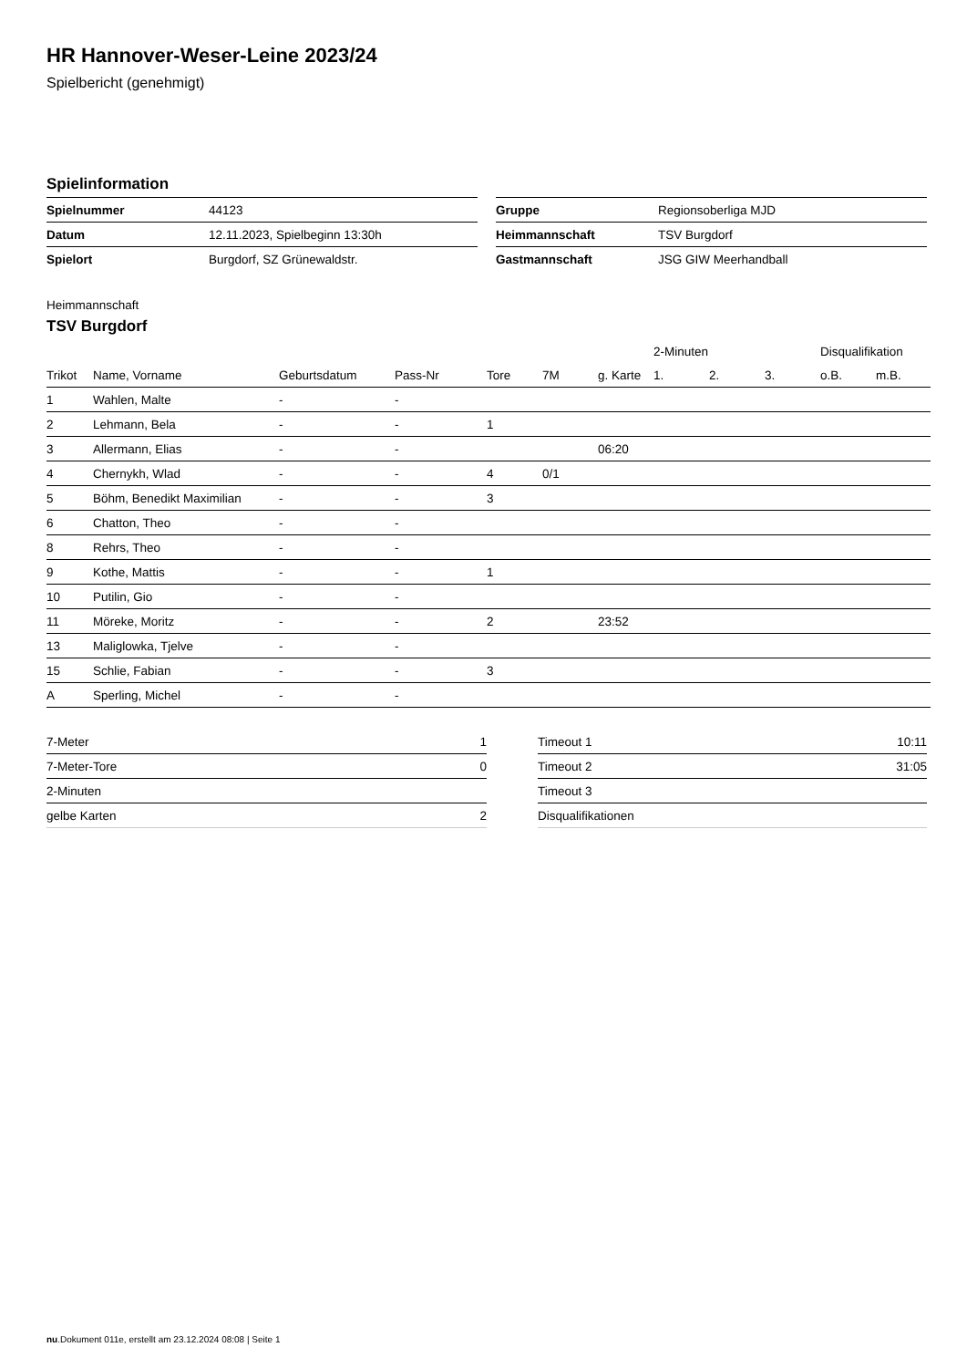HR Hannover-Weser-Leine 2023/24
Spielbericht (genehmigt)
Spielinformation
| Spielnummer | 44123 |
| Datum | 12.11.2023, Spielbeginn 13:30h |
| Spielort | Burgdorf, SZ Grünewaldstr. |
| Gruppe | Regionsoberliga MJD |
| Heimmannschaft | TSV Burgdorf |
| Gastmannschaft | JSG GIW Meerhandball |
Heimmannschaft
TSV Burgdorf
| | | | | | | | 2-Minuten | | | Disqualifikation | |
| --- | --- | --- | --- | --- | --- | --- | --- | --- | --- | --- | --- |
| Trikot | Name, Vorname | Geburtsdatum | Pass-Nr | Tore | 7M | g. Karte | 1. | 2. | 3. | o.B. | m.B. |
| 1 | Wahlen, Malte | - | - | | | | | | | | |
| 2 | Lehmann, Bela | - | - | 1 | | | | | | | |
| 3 | Allermann, Elias | - | - | | | 06:20 | | | | | |
| 4 | Chernykh, Wlad | - | - | 4 | 0/1 | | | | | | |
| 5 | Böhm, Benedikt Maximilian | - | - | 3 | | | | | | | |
| 6 | Chatton, Theo | - | - | | | | | | | | |
| 8 | Rehrs, Theo | - | - | | | | | | | | |
| 9 | Kothe, Mattis | - | - | 1 | | | | | | | |
| 10 | Putilin, Gio | - | - | | | | | | | | |
| 11 | Möreke, Moritz | - | - | 2 | | 23:52 | | | | | |
| 13 | Maliglowka, Tjelve | - | - | | | | | | | | |
| 15 | Schlie, Fabian | - | - | 3 | | | | | | | |
| A | Sperling, Michel | - | - | | | | | | | | |
| 7-Meter | 1 |
| 7-Meter-Tore | 0 |
| 2-Minuten | |
| gelbe Karten | 2 |
| Timeout 1 | 10:11 |
| Timeout 2 | 31:05 |
| Timeout 3 | |
| Disqualifikationen | |
nu.Dokument 011e, erstellt am 23.12.2024 08:08 | Seite 1